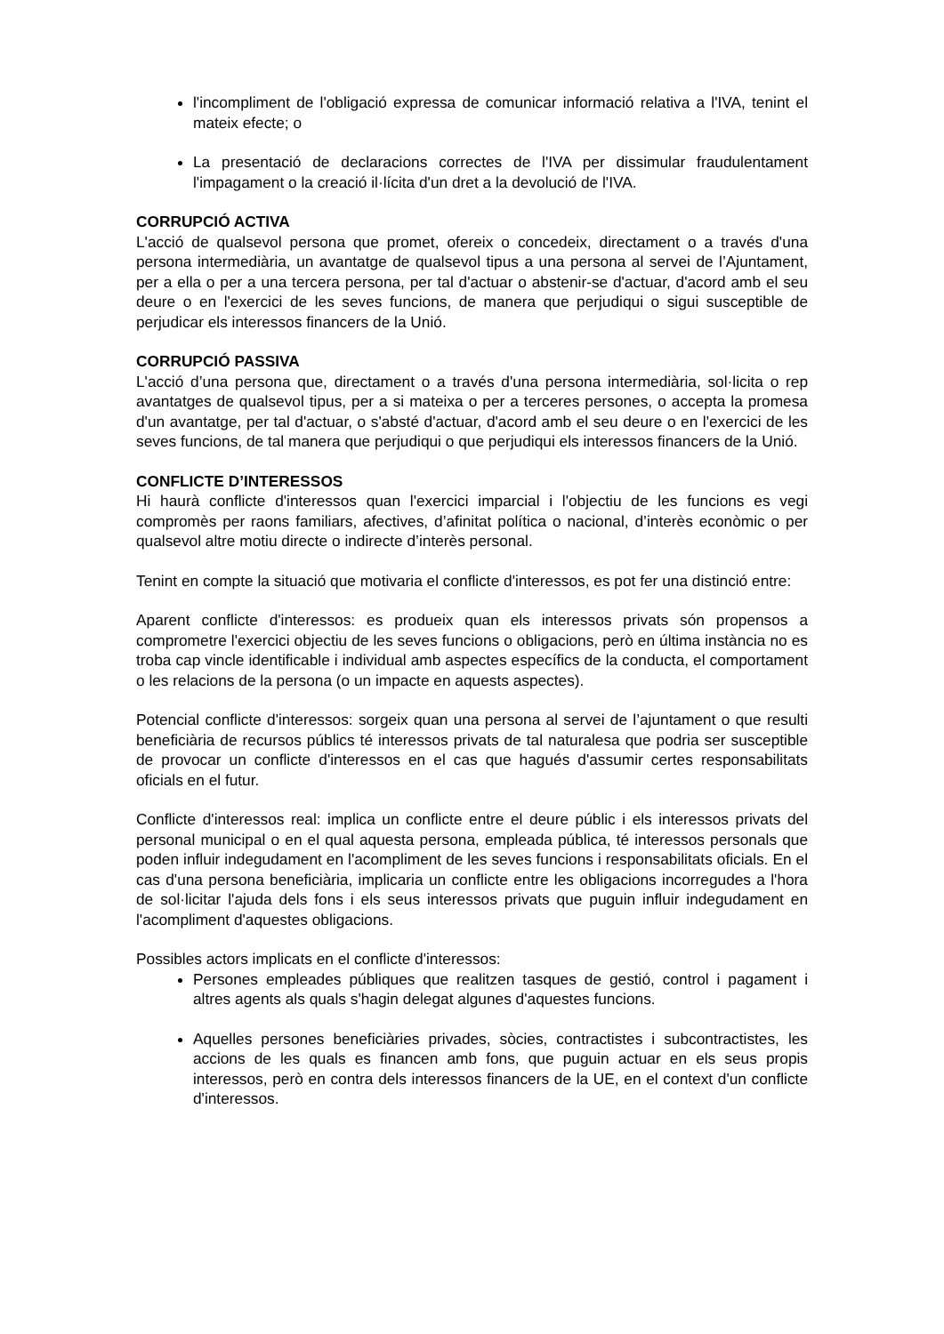l'incompliment de l'obligació expressa de comunicar informació relativa a l'IVA, tenint el mateix efecte; o
La presentació de declaracions correctes de l'IVA per dissimular fraudulentament l'impagament o la creació il·lícita d'un dret a la devolució de l'IVA.
CORRUPCIÓ ACTIVA
L'acció de qualsevol persona que promet, ofereix o concedeix, directament o a través d'una persona intermediària, un avantatge de qualsevol tipus a una persona al servei de l’Ajuntament, per a ella o per a una tercera persona, per tal d'actuar o abstenir-se d'actuar, d'acord amb el seu deure o en l'exercici de les seves funcions, de manera que perjudiqui o sigui susceptible de perjudicar els interessos financers de la Unió.
CORRUPCIÓ PASSIVA
L'acció d’una persona que, directament o a través d'una persona intermediària, sol·licita o rep avantatges de qualsevol tipus, per a si mateixa o per a terceres persones, o accepta la promesa d'un avantatge, per tal d'actuar, o s'absté d'actuar, d'acord amb el seu deure o en l'exercici de les seves funcions, de tal manera que perjudiqui o que perjudiqui els interessos financers de la Unió.
CONFLICTE D’INTERESSOS
Hi haurà conflicte d'interessos quan l'exercici imparcial i l'objectiu de les funcions es vegi compromès per raons familiars, afectives, d’afinitat política o nacional, d’interès econòmic o per qualsevol altre motiu directe o indirecte d’interès personal.
Tenint en compte la situació que motivaria el conflicte d'interessos, es pot fer una distinció entre:
Aparent conflicte d'interessos: es produeix quan els interessos privats són propensos a comprometre l'exercici objectiu de les seves funcions o obligacions, però en última instància no es troba cap vincle identificable i individual amb aspectes específics de la conducta, el comportament o les relacions de la persona (o un impacte en aquests aspectes).
Potencial conflicte d'interessos: sorgeix quan una persona al servei de l’ajuntament o que resulti beneficiària de recursos públics té interessos privats de tal naturalesa que podria ser susceptible de provocar un conflicte d'interessos en el cas que hagués d'assumir certes responsabilitats oficials en el futur.
Conflicte d'interessos real: implica un conflicte entre el deure públic i els interessos privats del personal municipal o en el qual aquesta persona, empleada pública, té interessos personals que poden influir indegudament en l'acompliment de les seves funcions i responsabilitats oficials. En el cas d'una persona beneficiària, implicaria un conflicte entre les obligacions incorregudes a l'hora de sol·licitar l'ajuda dels fons i els seus interessos privats que puguin influir indegudament en l'acompliment d'aquestes obligacions.
Possibles actors implicats en el conflicte d'interessos:
Persones empleades públiques que realitzen tasques de gestió, control i pagament i altres agents als quals s'hagin delegat algunes d'aquestes funcions.
Aquelles persones beneficiàries privades, sòcies, contractistes i subcontractistes, les accions de les quals es financen amb fons, que puguin actuar en els seus propis interessos, però en contra dels interessos financers de la UE, en el context d'un conflicte d'interessos.